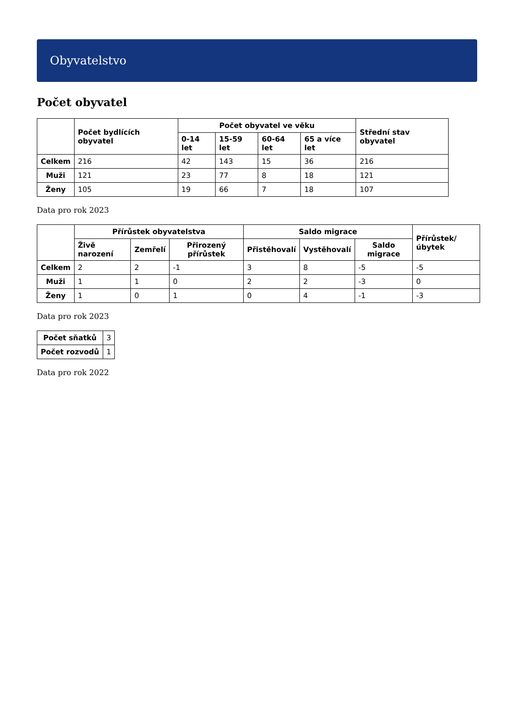Obyvatelstvo
Počet obyvatel
| | Počet bydlících obyvatel | Počet obyvatel ve věku | | | | Střední stav obyvatel |
| --- | --- | --- | --- | --- | --- | --- |
| | | 0-14 let | 15-59 let | 60-64 let | 65 a více let | |
| Celkem | 216 | 42 | 143 | 15 | 36 | 216 |
| Muži | 121 | 23 | 77 | 8 | 18 | 121 |
| Ženy | 105 | 19 | 66 | 7 | 18 | 107 |
Data pro rok 2023
| | Přírůstek obyvatelstva | | | Saldo migrace | | | Přírůstek/úbytek |
| --- | --- | --- | --- | --- | --- | --- | --- |
| | Živě narození | Zemřelí | Přirozený přírůstek | Přistěhovalí | Vystěhovalí | Saldo migrace | |
| Celkem | 2 | 2 | -1 | 3 | 8 | -5 | -5 |
| Muži | 1 | 1 | 0 | 2 | 2 | -3 | 0 |
| Ženy | 1 | 0 | 1 | 0 | 4 | -1 | -3 |
Data pro rok 2023
| Počet sňatků | 3 |
| Počet rozvodů | 1 |
Data pro rok 2022